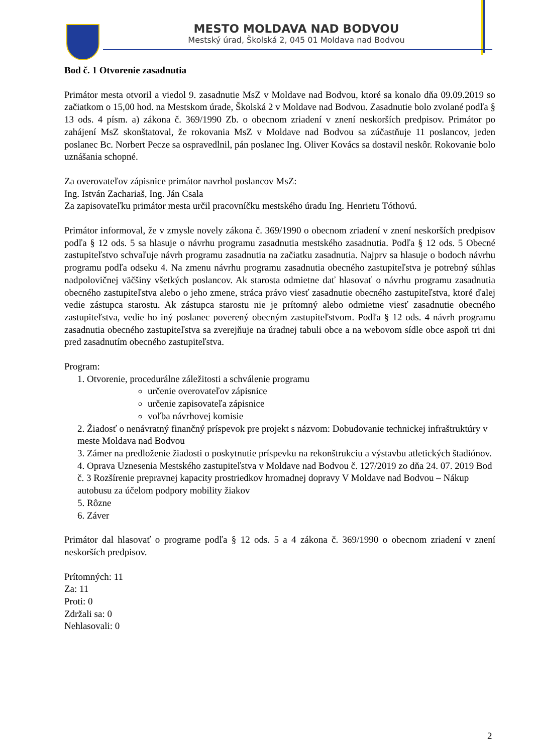MESTO MOLDAVA NAD BODVOU
Mestský úrad, Školská 2, 045 01 Moldava nad Bodvou
Bod č. 1 Otvorenie zasadnutia
Primátor mesta otvoril a viedol 9. zasadnutie MsZ v Moldave nad Bodvou, ktoré sa konalo dňa 09.09.2019 so začiatkom o 15,00 hod. na Mestskom úrade, Školská 2 v Moldave nad Bodvou. Zasadnutie bolo zvolané podľa § 13 ods. 4 písm. a) zákona č. 369/1990 Zb. o obecnom zriadení v znení neskorších predpisov. Primátor po zahájení MsZ skonštatoval, že rokovania MsZ v Moldave nad Bodvou sa zúčastňuje 11 poslancov, jeden poslanec Bc. Norbert Pecze sa ospravedlnil, pán poslanec Ing. Oliver Kovács sa dostavil neskôr. Rokovanie bolo uznášania schopné.
Za overovateľov zápisnice primátor navrhol poslancov MsZ:
Ing. István Zachariaš, Ing. Ján Csala
Za zapisovateľku primátor mesta určil pracovníčku mestského úradu Ing. Henrietu Tóthovú.
Primátor informoval, že v zmysle novely zákona č. 369/1990 o obecnom zriadení v znení neskorších predpisov podľa § 12 ods. 5 sa hlasuje o návrhu programu zasadnutia mestského zasadnutia. Podľa § 12 ods. 5 Obecné zastupiteľstvo schvaľuje návrh programu zasadnutia na začiatku zasadnutia. Najprv sa hlasuje o bodoch návrhu programu podľa odseku 4. Na zmenu návrhu programu zasadnutia obecného zastupiteľstva je potrebný súhlas nadpolovičnej väčšiny všetkých poslancov. Ak starosta odmietne dať hlasovať o návrhu programu zasadnutia obecného zastupiteľstva alebo o jeho zmene, stráca právo viesť zasadnutie obecného zastupiteľstva, ktoré ďalej vedie zástupca starostu. Ak zástupca starostu nie je prítomný alebo odmietne viesť zasadnutie obecného zastupiteľstva, vedie ho iný poslanec poverený obecným zastupiteľstvom. Podľa § 12 ods. 4 návrh programu zasadnutia obecného zastupiteľstva sa zverejňuje na úradnej tabuli obce a na webovom sídle obce aspoň tri dni pred zasadnutím obecného zastupiteľstva.
Program:
1. Otvorenie, procedurálne záležitosti a schválenie programu
určenie overovateľov zápisnice
určenie zapisovateľa zápisnice
voľba návrhovej komisie
2. Žiadosť o nenávratný finančný príspevok pre projekt s názvom: Dobudovanie technickej infraštruktúry v meste Moldava nad Bodvou
3. Zámer na predloženie žiadosti o poskytnutie príspevku na rekonštrukciu a výstavbu atletických štadiónov.
4. Oprava Uznesenia Mestského zastupiteľstva v Moldave nad Bodvou č. 127/2019 zo dňa 24. 07. 2019 Bod č. 3 Rozšírenie prepravnej kapacity prostriedkov hromadnej dopravy V Moldave nad Bodvou – Nákup autobusu za účelom podpory mobility žiakov
5. Rôzne
6. Záver
Primátor dal hlasovať o programe podľa § 12 ods. 5 a 4 zákona č. 369/1990 o obecnom zriadení v znení neskorších predpisov.
Prítomných: 11
Za: 11
Proti: 0
Zdržali sa: 0
Nehlasovali: 0
2